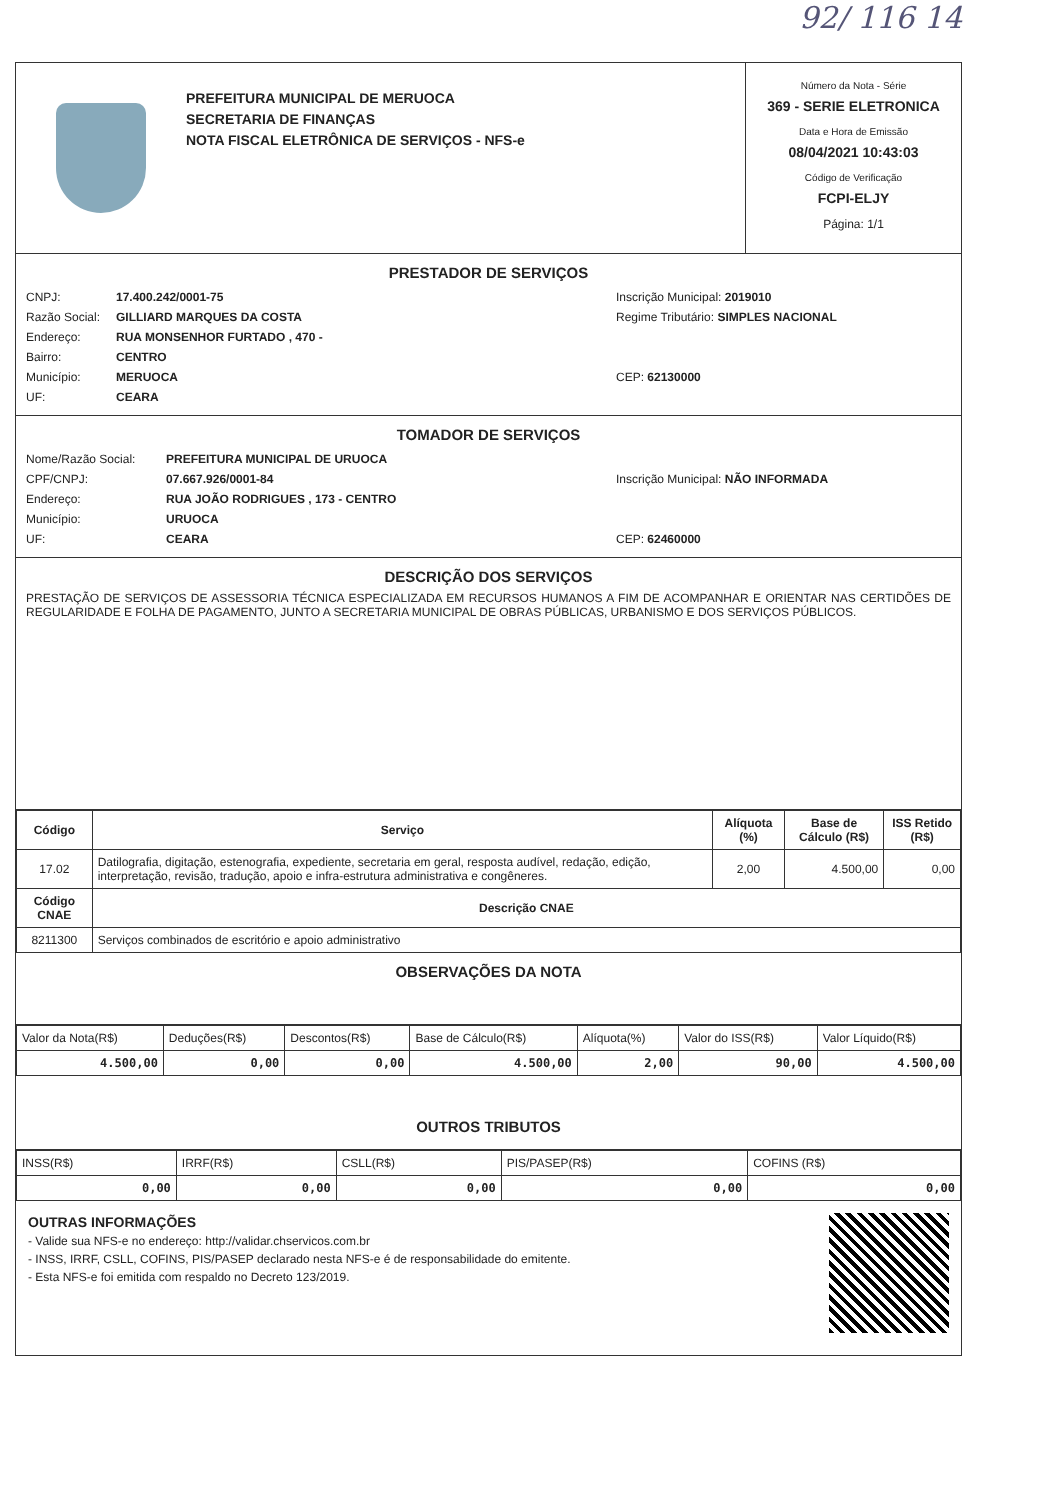92/ 116 14
PREFEITURA MUNICIPAL DE MERUOCA
SECRETARIA DE FINANÇAS
NOTA FISCAL ELETRÔNICA DE SERVIÇOS - NFS-e
Número da Nota - Série
369 - SERIE ELETRONICA
Data e Hora de Emissão
08/04/2021 10:43:03
Código de Verificação
FCPI-ELJY
Página: 1/1
PRESTADOR DE SERVIÇOS
CNPJ: 17.400.242/0001-75 Inscrição Municipal: 2019010
Razão Social: GILLIARD MARQUES DA COSTA Regime Tributário: SIMPLES NACIONAL
Endereço: RUA MONSENHOR FURTADO , 470 -
Bairro: CENTRO
Município: MERUOCA CEP: 62130000
UF: CEARA
TOMADOR DE SERVIÇOS
Nome/Razão Social: PREFEITURA MUNICIPAL DE URUOCA
CPF/CNPJ: 07.667.926/0001-84 Inscrição Municipal: NÃO INFORMADA
Endereço: RUA JOÃO RODRIGUES , 173 - CENTRO
Município: URUOCA
UF: CEARA CEP: 62460000
DESCRIÇÃO DOS SERVIÇOS
PRESTAÇÃO DE SERVIÇOS DE ASSESSORIA TÉCNICA ESPECIALIZADA EM RECURSOS HUMANOS A FIM DE ACOMPANHAR E ORIENTAR NAS CERTIDÕES DE REGULARIDADE E FOLHA DE PAGAMENTO, JUNTO A SECRETARIA MUNICIPAL DE OBRAS PÚBLICAS, URBANISMO E DOS SERVIÇOS PÚBLICOS.
| Código | Serviço | Alíquota (%) | Base de Cálculo (R$) | ISS Retido (R$) |
| --- | --- | --- | --- | --- |
| 17.02 | Datilografia, digitação, estenografia, expediente, secretaria em geral, resposta audível, redação, edição, interpretação, revisão, tradução, apoio e infra-estrutura administrativa e congêneres. | 2,00 | 4.500,00 | 0,00 |
| Código CNAE | Descrição CNAE | | | |
| 8211300 | Serviços combinados de escritório e apoio administrativo | | | |
OBSERVAÇÕES DA NOTA
| Valor da Nota(R$) | Deduções(R$) | Descontos(R$) | Base de Cálculo(R$) | Alíquota(%) | Valor do ISS(R$) | Valor Líquido(R$) |
| 4.500,00 | 0,00 | 0,00 | 4.500,00 | 2,00 | 90,00 | 4.500,00 |
OUTROS TRIBUTOS
| INSS(R$) | IRRF(R$) | CSLL(R$) | PIS/PASEP(R$) | COFINS (R$) |
| 0,00 | 0,00 | 0,00 | 0,00 | 0,00 |
OUTRAS INFORMAÇÕES
- Valide sua NFS-e no endereço: http://validar.chservicos.com.br
- INSS, IRRF, CSLL, COFINS, PIS/PASEP declarado nesta NFS-e é de responsabilidade do emitente.
- Esta NFS-e foi emitida com respaldo no Decreto 123/2019.